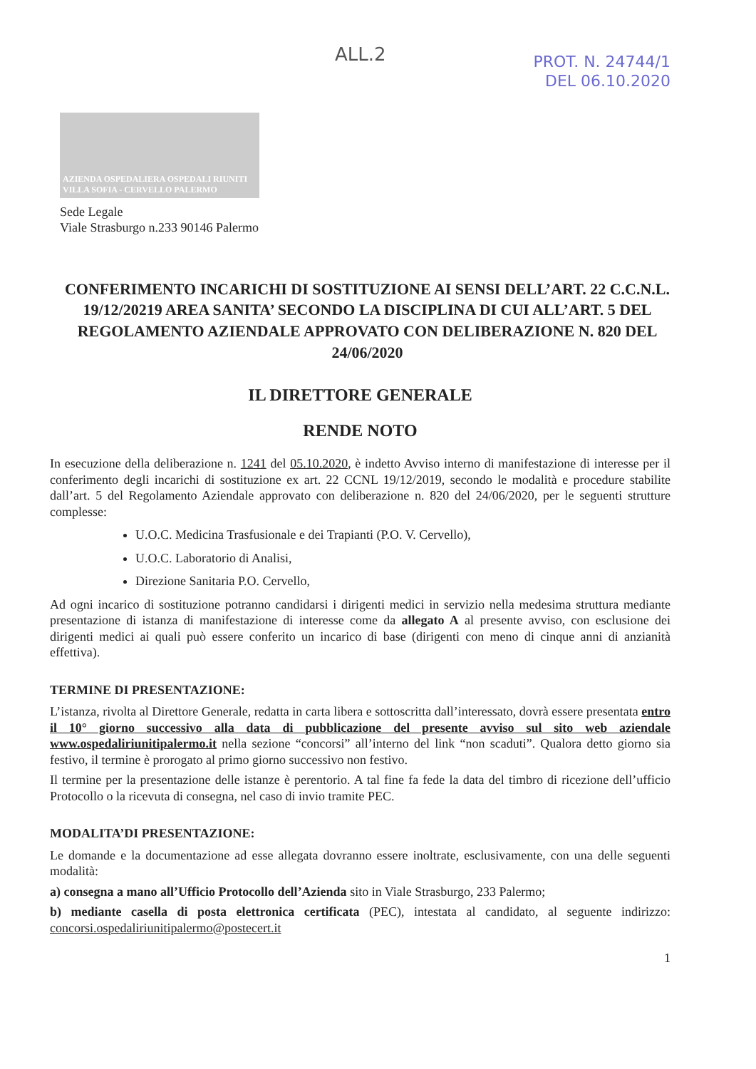ALL.2
PROT. N. 24744/1
DEL 06.10.2020
AZIENDA OSPEDALIERA OSPEDALI RIUNITI VILLA SOFIA - CERVELLO PALERMO
Sede Legale
Viale Strasburgo n.233 90146 Palermo
CONFERIMENTO INCARICHI DI SOSTITUZIONE AI SENSI DELL’ART. 22 C.C.N.L. 19/12/20219 AREA SANITA’ SECONDO LA DISCIPLINA DI CUI ALL’ART. 5 DEL REGOLAMENTO AZIENDALE APPROVATO CON DELIBERAZIONE N. 820 DEL 24/06/2020
IL DIRETTORE GENERALE
RENDE NOTO
In esecuzione della deliberazione n. 1241 del 05.10.2020, è indetto Avviso interno di manifestazione di interesse per il conferimento degli incarichi di sostituzione ex art. 22 CCNL 19/12/2019, secondo le modalità e procedure stabilite dall’art. 5 del Regolamento Aziendale approvato con deliberazione n. 820 del 24/06/2020, per le seguenti strutture complesse:
U.O.C. Medicina Trasfusionale e dei Trapianti (P.O. V. Cervello),
U.O.C. Laboratorio di Analisi,
Direzione Sanitaria P.O. Cervello,
Ad ogni incarico di sostituzione potranno candidarsi i dirigenti medici in servizio nella medesima struttura mediante presentazione di istanza di manifestazione di interesse come da allegato A al presente avviso, con esclusione dei dirigenti medici ai quali può essere conferito un incarico di base (dirigenti con meno di cinque anni di anzianità effettiva).
TERMINE DI PRESENTAZIONE:
L’istanza, rivolta al Direttore Generale, redatta in carta libera e sottoscritta dall’interessato, dovrà essere presentata entro il 10° giorno successivo alla data di pubblicazione del presente avviso sul sito web aziendale www.ospedaliriunitipalermo.it nella sezione “concorsi” all’interno del link “non scaduti”. Qualora detto giorno sia festivo, il termine è prorogato al primo giorno successivo non festivo.
Il termine per la presentazione delle istanze è perentorio. A tal fine fa fede la data del timbro di ricezione dell’ufficio Protocollo o la ricevuta di consegna, nel caso di invio tramite PEC.
MODALITA’DI PRESENTAZIONE:
Le domande e la documentazione ad esse allegata dovranno essere inoltrate, esclusivamente, con una delle seguenti modalità:
a) consegna a mano all’Ufficio Protocollo dell’Azienda sito in Viale Strasburgo, 233 Palermo;
b) mediante casella di posta elettronica certificata (PEC), intestata al candidato, al seguente indirizzo: concorsi.ospedaliriunitipalermo@postecert.it
1